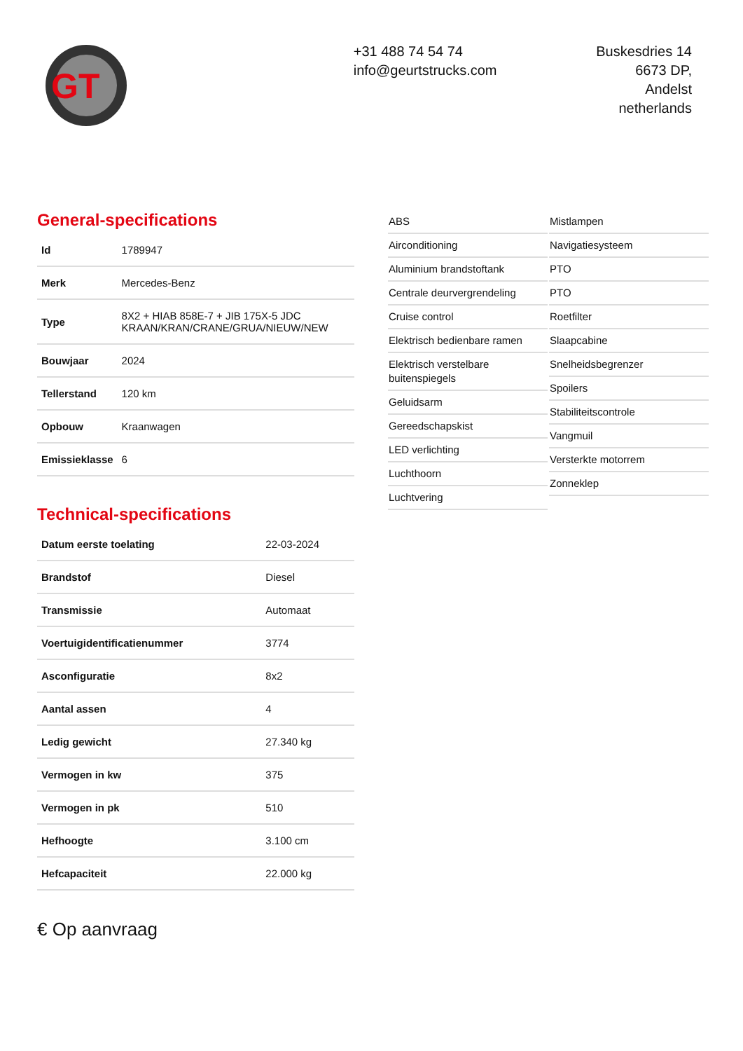GT
+31 488 74 54 74
info@geurtstrucks.com
Buskesdries 14
6673 DP,
Andelst
netherlands
General-specifications
| Id | 1789947 |
| Merk | Mercedes-Benz |
| Type | 8X2 + HIAB 858E-7 + JIB 175X-5 JDC KRAAN/KRAN/CRANE/GRUA/NIEUW/NEW |
| Bouwjaar | 2024 |
| Tellerstand | 120 km |
| Opbouw | Kraanwagen |
| Emissieklasse | 6 |
Technical-specifications
| Datum eerste toelating | 22-03-2024 |
| Brandstof | Diesel |
| Transmissie | Automaat |
| Voertuigidentificatienummer | 3774 |
| Asconfiguratie | 8x2 |
| Aantal assen | 4 |
| Ledig gewicht | 27.340 kg |
| Vermogen in kw | 375 |
| Vermogen in pk | 510 |
| Hefhoogte | 3.100 cm |
| Hefcapaciteit | 22.000 kg |
€ Op aanvraag
ABS
Airconditioning
Aluminium brandstoftank
Centrale deurvergrendeling
Cruise control
Elektrisch bedienbare ramen
Elektrisch verstelbare buitenspiegels
Geluidsarm
Gereedschapskist
LED verlichting
Luchthoorn
Luchtvering
Mistlampen
Navigatiesysteem
PTO
PTO
Roetfilter
Slaapcabine
Snelheidsbegrenzer
Spoilers
Stabiliteitscontrole
Vangmuil
Versterkte motorrem
Zonneklep